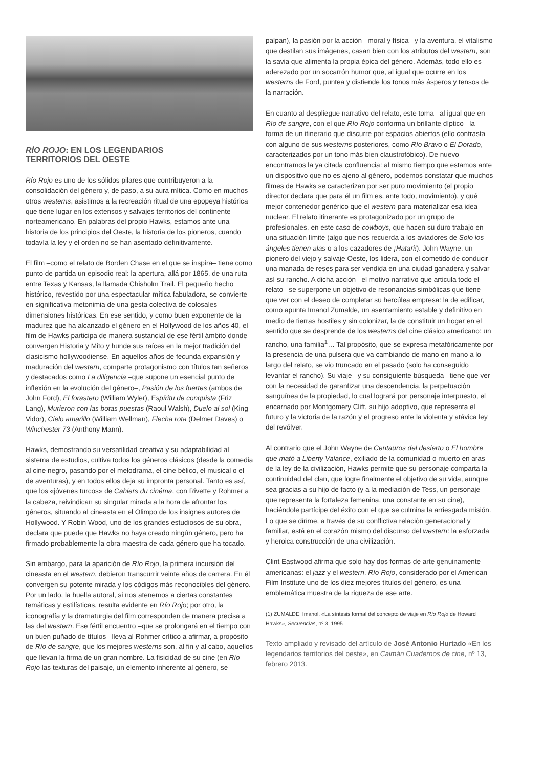RÍO ROJO: EN LOS LEGENDARIOS
TERRITORIOS DEL OESTE
Río Rojo es uno de los sólidos pilares que contribuyeron a la consolidación del género y, de paso, a su aura mítica. Como en muchos otros westerns, asistimos a la recreación ritual de una epopeya histórica que tiene lugar en los extensos y salvajes territorios del continente norteamericano. En palabras del propio Hawks, estamos ante una historia de los principios del Oeste, la historia de los pioneros, cuando todavía la ley y el orden no se han asentado definitivamente.
El film –como el relato de Borden Chase en el que se inspira– tiene como punto de partida un episodio real: la apertura, allá por 1865, de una ruta entre Texas y Kansas, la llamada Chisholm Trail. El pequeño hecho histórico, revestido por una espectacular mítica fabuladora, se convierte en significativa metonimia de una gesta colectiva de colosales dimensiones históricas. En ese sentido, y como buen exponente de la madurez que ha alcanzado el género en el Hollywood de los años 40, el film de Hawks participa de manera sustancial de ese fértil ámbito donde convergen Historia y Mito y hunde sus raíces en la mejor tradición del clasicismo hollywoodiense. En aquellos años de fecunda expansión y maduración del western, comparte protagonismo con títulos tan señeros y destacados como La diligencia –que supone un esencial punto de inflexión en la evolución del género–, Pasión de los fuertes (ambos de John Ford), El forastero (William Wyler), Espíritu de conquista (Friz Lang), Murieron con las botas puestas (Raoul Walsh), Duelo al sol (King Vidor), Cielo amarillo (William Wellman), Flecha rota (Delmer Daves) o Winchester 73 (Anthony Mann).
Hawks, demostrando su versatilidad creativa y su adaptabilidad al sistema de estudios, cultiva todos los géneros clásicos (desde la comedia al cine negro, pasando por el melodrama, el cine bélico, el musical o el de aventuras), y en todos ellos deja su impronta personal. Tanto es así, que los «jóvenes turcos» de Cahiers du cinéma, con Rivette y Rohmer a la cabeza, reivindican su singular mirada a la hora de afrontar los géneros, situando al cineasta en el Olimpo de los insignes autores de Hollywood. Y Robin Wood, uno de los grandes estudiosos de su obra, declara que puede que Hawks no haya creado ningún género, pero ha firmado probablemente la obra maestra de cada género que ha tocado.
Sin embargo, para la aparición de Río Rojo, la primera incursión del cineasta en el western, debieron transcurrir veinte años de carrera. En él convergen su potente mirada y los códigos más reconocibles del género. Por un lado, la huella autoral, si nos atenemos a ciertas constantes temáticas y estilísticas, resulta evidente en Río Rojo; por otro, la iconografía y la dramaturgia del film corresponden de manera precisa a las del western. Ese fértil encuentro –que se prolongará en el tiempo con un buen puñado de títulos– lleva al Rohmer crítico a afirmar, a propósito de Río de sangre, que los mejores westerns son, al fin y al cabo, aquellos que llevan la firma de un gran nombre. La fisicidad de su cine (en Río Rojo las texturas del paisaje, un elemento inherente al género, se
palpan), la pasión por la acción –moral y física– y la aventura, el vitalismo que destilan sus imágenes, casan bien con los atributos del western, son la savia que alimenta la propia épica del género. Además, todo ello es aderezado por un socarrón humor que, al igual que ocurre en los westerns de Ford, puntea y distiende los tonos más ásperos y tensos de la narración.
En cuanto al despliegue narrativo del relato, este toma –al igual que en Río de sangre, con el que Río Rojo conforma un brillante díptico– la forma de un itinerario que discurre por espacios abiertos (ello contrasta con alguno de sus westerns posteriores, como Río Bravo o El Dorado, caracterizados por un tono más bien claustrofóbico). De nuevo encontramos la ya citada confluencia: al mismo tiempo que estamos ante un dispositivo que no es ajeno al género, podemos constatar que muchos filmes de Hawks se caracterizan por ser puro movimiento (el propio director declara que para él un film es, ante todo, movimiento), y qué mejor contenedor genérico que el western para materializar esa idea nuclear. El relato itinerante es protagonizado por un grupo de profesionales, en este caso de cowboys, que hacen su duro trabajo en una situación límite (algo que nos recuerda a los aviadores de Solo los ángeles tienen alas o a los cazadores de ¡Hatari!). John Wayne, un pionero del viejo y salvaje Oeste, los lidera, con el cometido de conducir una manada de reses para ser vendida en una ciudad ganadera y salvar así su rancho. A dicha acción –el motivo narrativo que articula todo el relato– se superpone un objetivo de resonancias simbólicas que tiene que ver con el deseo de completar su hercúlea empresa: la de edificar, como apunta Imanol Zumalde, un asentamiento estable y definitivo en medio de tierras hostiles y sin colonizar, la de constituir un hogar en el sentido que se desprende de los westerns del cine clásico americano: un rancho, una familia<sup>1</sup>… Tal propósito, que se expresa metafóricamente por la presencia de una pulsera que va cambiando de mano en mano a lo largo del relato, se vio truncado en el pasado (solo ha conseguido levantar el rancho). Su viaje –y su consiguiente búsqueda– tiene que ver con la necesidad de garantizar una descendencia, la perpetuación sanguínea de la propiedad, lo cual logrará por personaje interpuesto, el encarnado por Montgomery Clift, su hijo adoptivo, que representa el futuro y la victoria de la razón y el progreso ante la violenta y atávica ley del revólver.
Al contrario que el John Wayne de Centauros del desierto o El hombre que mató a Liberty Valance, exiliado de la comunidad o muerto en aras de la ley de la civilización, Hawks permite que su personaje comparta la continuidad del clan, que logre finalmente el objetivo de su vida, aunque sea gracias a su hijo de facto (y a la mediación de Tess, un personaje que representa la fortaleza femenina, una constante en su cine), haciéndole partícipe del éxito con el que se culmina la arriesgada misión. Lo que se dirime, a través de su conflictiva relación generacional y familiar, está en el corazón mismo del discurso del western: la esforzada y heroica construcción de una civilización.
Clint Eastwood afirma que solo hay dos formas de arte genuinamente americanas: el jazz y el western. Río Rojo, considerado por el American Film Institute uno de los diez mejores títulos del género, es una emblemática muestra de la riqueza de ese arte.
(1) ZUMALDE, Imanol. «La síntesis formal del concepto de viaje en Río Rojo de Howard Hawks», Secuencias, nº 3, 1995.
Texto ampliado y revisado del artículo de José Antonio Hurtado «En los legendarios territorios del oeste», en Caimán Cuadernos de cine, nº 13, febrero 2013.